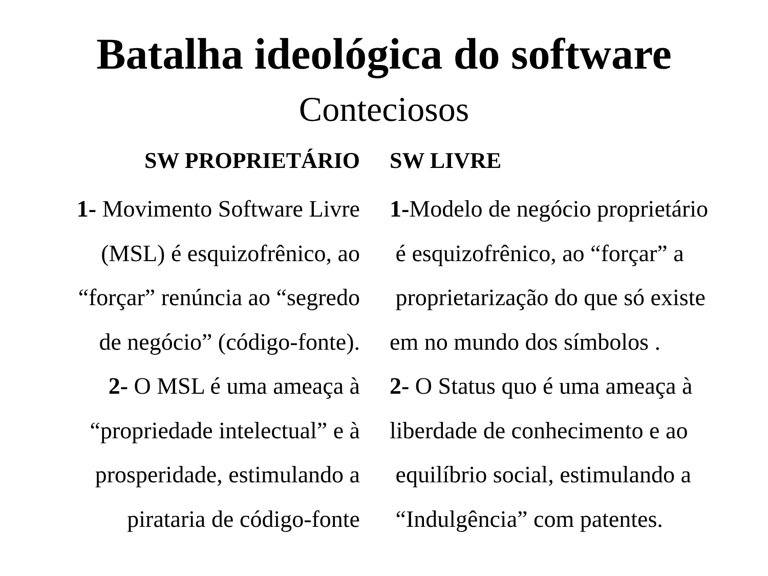Batalha ideológica do software
Conteciosos
SW PROPRIETÁRIO
1- Movimento Software Livre
(MSL) é esquizofrênico, ao
“forçar” renúncia ao “segredo
de negócio” (código-fonte).
2- O MSL é uma ameaça à
“propriedade intelectual” e à
prosperidade, estimulando a
pirataria de código-fonte
SW LIVRE
1-Modelo de negócio proprietário
é esquizofrênico, ao “forçar” a
proprietarização do que só existe
em no mundo dos símbolos .
2- O Status quo é uma ameaça à
liberdade de conhecimento e ao
equilíbrio social, estimulando a
“Indulgência” com patentes.